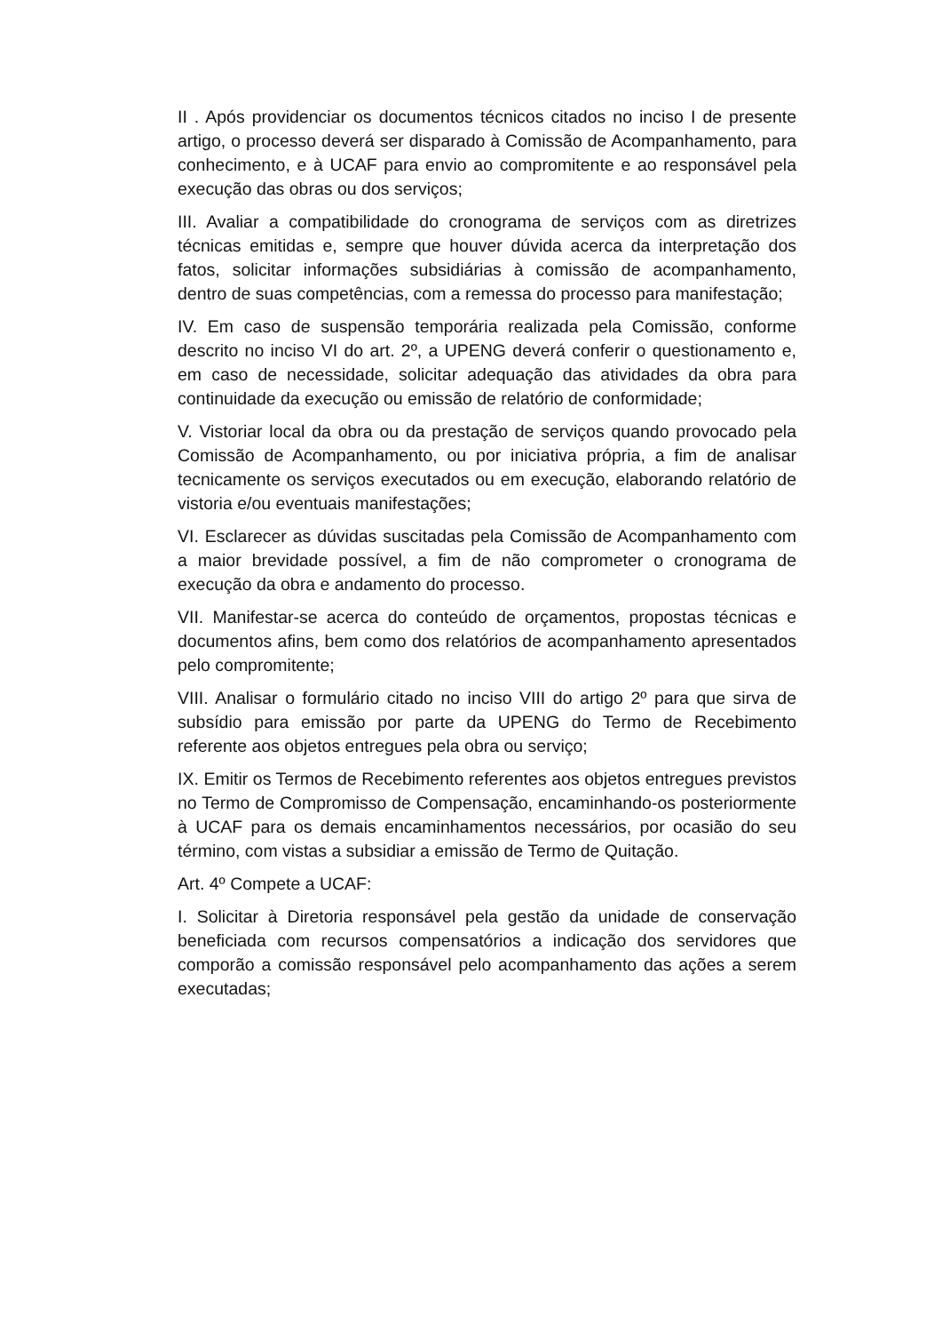II . Após providenciar os documentos técnicos citados no inciso I de presente artigo, o processo deverá ser disparado à Comissão de Acompanhamento, para conhecimento, e à UCAF para envio ao compromitente e ao responsável pela execução das obras ou dos serviços;
III. Avaliar a compatibilidade do cronograma de serviços com as diretrizes técnicas emitidas e, sempre que houver dúvida acerca da interpretação dos fatos, solicitar informações subsidiárias à comissão de acompanhamento, dentro de suas competências, com a remessa do processo para manifestação;
IV. Em caso de suspensão temporária realizada pela Comissão, conforme descrito no inciso VI do art. 2º, a UPENG deverá conferir o questionamento e, em caso de necessidade, solicitar adequação das atividades da obra para continuidade da execução ou emissão de relatório de conformidade;
V. Vistoriar local da obra ou da prestação de serviços quando provocado pela Comissão de Acompanhamento, ou por iniciativa própria, a fim de analisar tecnicamente os serviços executados ou em execução, elaborando relatório de vistoria e/ou eventuais manifestações;
VI. Esclarecer as dúvidas suscitadas pela Comissão de Acompanhamento com a maior brevidade possível, a fim de não comprometer o cronograma de execução da obra e andamento do processo.
VII. Manifestar-se acerca do conteúdo de orçamentos, propostas técnicas e documentos afins, bem como dos relatórios de acompanhamento apresentados pelo compromitente;
VIII. Analisar o formulário citado no inciso VIII do artigo 2º para que sirva de subsídio para emissão por parte da UPENG do Termo de Recebimento referente aos objetos entregues pela obra ou serviço;
IX. Emitir os Termos de Recebimento referentes aos objetos entregues previstos no Termo de Compromisso de Compensação, encaminhando-os posteriormente à UCAF para os demais encaminhamentos necessários, por ocasião do seu término, com vistas a subsidiar a emissão de Termo de Quitação.
Art. 4º Compete a UCAF:
I. Solicitar à Diretoria responsável pela gestão da unidade de conservação beneficiada com recursos compensatórios a indicação dos servidores que comporão a comissão responsável pelo acompanhamento das ações a serem executadas;